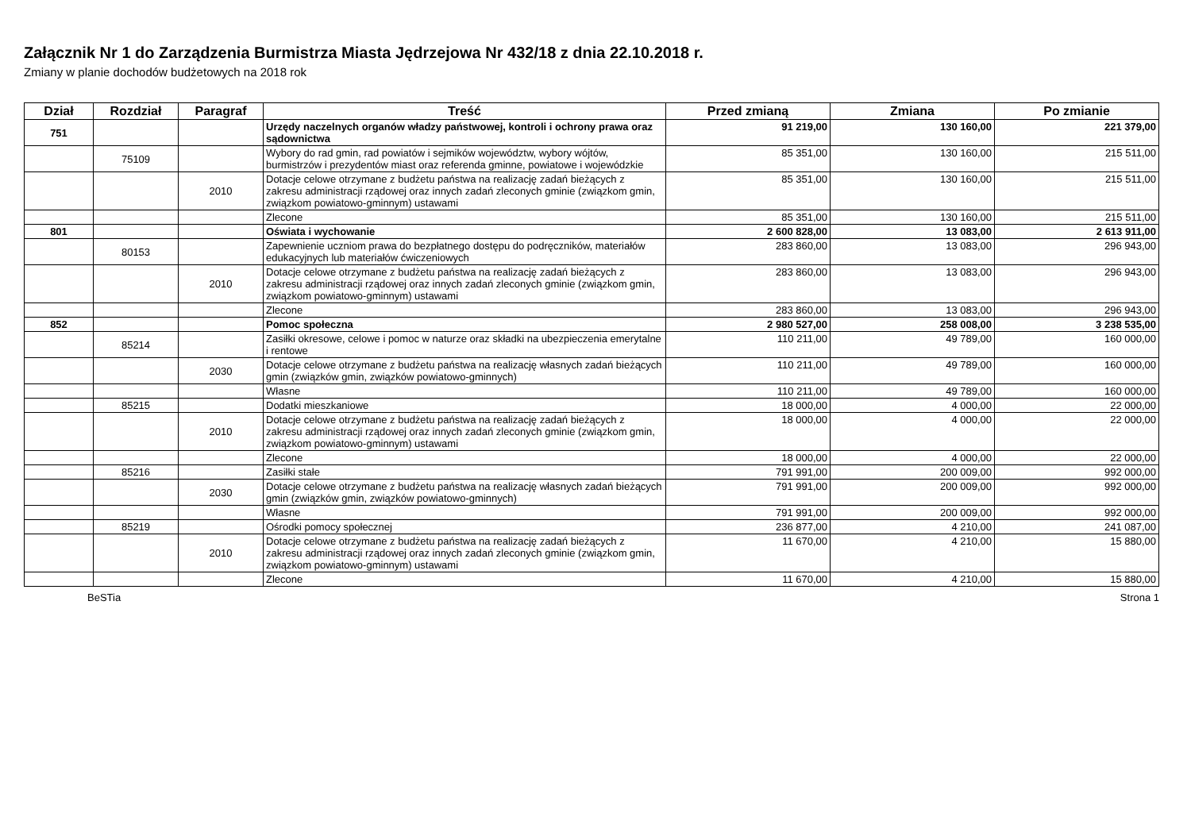Załącznik Nr 1 do Zarządzenia Burmistrza Miasta Jędrzejowa Nr 432/18 z dnia 22.10.2018 r.
Zmiany w planie dochodów budżetowych na 2018 rok
| Dział | Rozdział | Paragraf | Treść | Przed zmianą | Zmiana | Po zmianie |
| --- | --- | --- | --- | --- | --- | --- |
| 751 | | | Urzędy naczelnych organów władzy państwowej, kontroli i ochrony prawa oraz sądownictwa | 91 219,00 | 130 160,00 | 221 379,00 |
| | 75109 | | Wybory do rad gmin, rad powiatów i sejmików województw, wybory wójtów, burmistrzów i prezydentów miast oraz referenda gminne, powiatowe i wojewódzkie | 85 351,00 | 130 160,00 | 215 511,00 |
| | | 2010 | Dotacje celowe otrzymane z budżetu państwa na realizację zadań bieżących z zakresu administracji rządowej oraz innych zadań zleconych gminie (związkom gmin, związkom powiatowo-gminnym) ustawami | 85 351,00 | 130 160,00 | 215 511,00 |
| | | | Zlecone | 85 351,00 | 130 160,00 | 215 511,00 |
| 801 | | | Oświata i wychowanie | 2 600 828,00 | 13 083,00 | 2 613 911,00 |
| | 80153 | | Zapewnienie uczniom prawa do bezpłatnego dostępu do podręczników, materiałów edukacyjnych lub materiałów ćwiczeniowych | 283 860,00 | 13 083,00 | 296 943,00 |
| | | 2010 | Dotacje celowe otrzymane z budżetu państwa na realizację zadań bieżących z zakresu administracji rządowej oraz innych zadań zleconych gminie (związkom gmin, związkom powiatowo-gminnym) ustawami | 283 860,00 | 13 083,00 | 296 943,00 |
| | | | Zlecone | 283 860,00 | 13 083,00 | 296 943,00 |
| 852 | | | Pomoc społeczna | 2 980 527,00 | 258 008,00 | 3 238 535,00 |
| | 85214 | | Zasiłki okresowe, celowe i pomoc w naturze oraz składki na ubezpieczenia emerytalne i rentowe | 110 211,00 | 49 789,00 | 160 000,00 |
| | | 2030 | Dotacje celowe otrzymane z budżetu państwa na realizację własnych zadań bieżących gmin (związków gmin, związków powiatowo-gminnych) | 110 211,00 | 49 789,00 | 160 000,00 |
| | | | Własne | 110 211,00 | 49 789,00 | 160 000,00 |
| | 85215 | | Dodatki mieszkaniowe | 18 000,00 | 4 000,00 | 22 000,00 |
| | | 2010 | Dotacje celowe otrzymane z budżetu państwa na realizację zadań bieżących z zakresu administracji rządowej oraz innych zadań zleconych gminie (związkom gmin, związkom powiatowo-gminnym) ustawami | 18 000,00 | 4 000,00 | 22 000,00 |
| | | | Zlecone | 18 000,00 | 4 000,00 | 22 000,00 |
| | 85216 | | Zasiłki stałe | 791 991,00 | 200 009,00 | 992 000,00 |
| | | 2030 | Dotacje celowe otrzymane z budżetu państwa na realizację własnych zadań bieżących gmin (związków gmin, związków powiatowo-gminnych) | 791 991,00 | 200 009,00 | 992 000,00 |
| | | | Własne | 791 991,00 | 200 009,00 | 992 000,00 |
| | 85219 | | Ośrodki pomocy społecznej | 236 877,00 | 4 210,00 | 241 087,00 |
| | | 2010 | Dotacje celowe otrzymane z budżetu państwa na realizację zadań bieżących z zakresu administracji rządowej oraz innych zadań zleconych gminie (związkom gmin, związkom powiatowo-gminnym) ustawami | 11 670,00 | 4 210,00 | 15 880,00 |
| | | | Zlecone | 11 670,00 | 4 210,00 | 15 880,00 |
BeSTia Strona 1